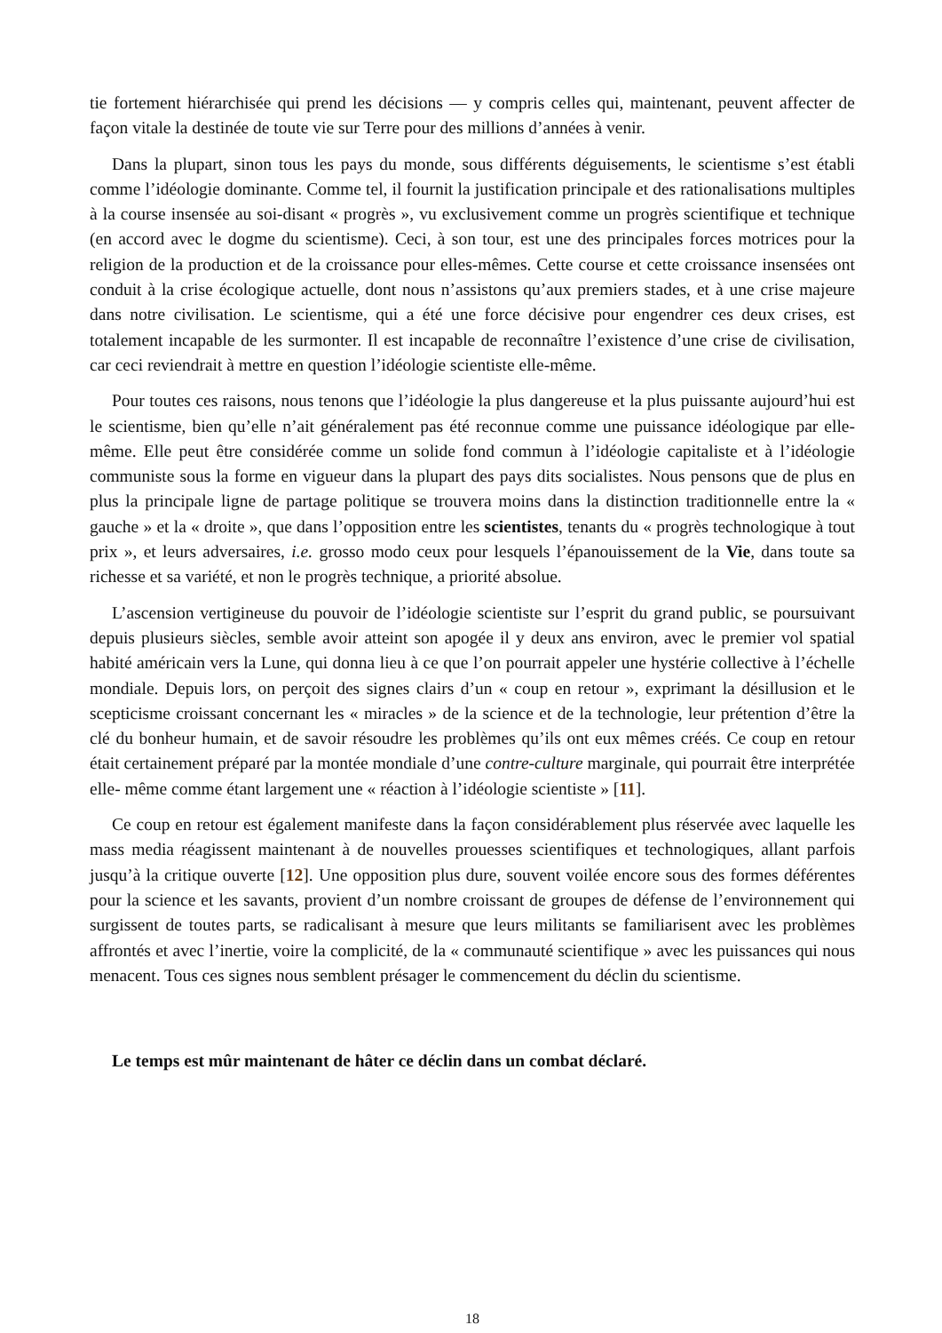tie fortement hiérarchisée qui prend les décisions — y compris celles qui, maintenant, peuvent affecter de façon vitale la destinée de toute vie sur Terre pour des millions d’années à venir.
Dans la plupart, sinon tous les pays du monde, sous différents déguisements, le scientisme s’est établi comme l’idéologie dominante. Comme tel, il fournit la justification principale et des rationalisations multiples à la course insensée au soi-disant « progrès », vu exclusivement comme un progrès scientifique et technique (en accord avec le dogme du scientisme). Ceci, à son tour, est une des principales forces motrices pour la religion de la production et de la croissance pour elles-mêmes. Cette course et cette croissance insensées ont conduit à la crise écologique actuelle, dont nous n’assistons qu’aux premiers stades, et à une crise majeure dans notre civilisation. Le scientisme, qui a été une force décisive pour engendrer ces deux crises, est totalement incapable de les surmonter. Il est incapable de reconnaître l’existence d’une crise de civilisation, car ceci reviendrait à mettre en question l’idéologie scientiste elle-même.
Pour toutes ces raisons, nous tenons que l’idéologie la plus dangereuse et la plus puissante aujourd’hui est le scientisme, bien qu’elle n’ait généralement pas été reconnue comme une puissance idéologique par elle- même. Elle peut être considérée comme un solide fond commun à l’idéologie capitaliste et à l’idéologie communiste sous la forme en vigueur dans la plupart des pays dits socialistes. Nous pensons que de plus en plus la principale ligne de partage politique se trouvera moins dans la distinction traditionnelle entre la « gauche » et la « droite », que dans l’opposition entre les scientistes, tenants du « progrès technologique à tout prix », et leurs adversaires, i.e. grosso modo ceux pour lesquels l’épanouissement de la Vie, dans toute sa richesse et sa variété, et non le progrès technique, a priorité absolue.
L’ascension vertigineuse du pouvoir de l’idéologie scientiste sur l’esprit du grand public, se poursuivant depuis plusieurs siècles, semble avoir atteint son apogée il y deux ans environ, avec le premier vol spatial habité américain vers la Lune, qui donna lieu à ce que l’on pourrait appeler une hystérie collective à l’échelle mondiale. Depuis lors, on perçoit des signes clairs d’un « coup en retour », exprimant la désillusion et le scepticisme croissant concernant les « miracles » de la science et de la technologie, leur prétention d’être la clé du bonheur humain, et de savoir résoudre les problèmes qu’ils ont eux mêmes créés. Ce coup en retour était certainement préparé par la montée mondiale d’une contre-culture marginale, qui pourrait être interprétée elle- même comme étant largement une « réaction à l’idéologie scientiste » [11].
Ce coup en retour est également manifeste dans la façon considérablement plus réservée avec laquelle les mass media réagissent maintenant à de nouvelles prouesses scientifiques et technologiques, allant parfois jusqu’à la critique ouverte [12]. Une opposition plus dure, souvent voilée encore sous des formes déférentes pour la science et les savants, provient d’un nombre croissant de groupes de défense de l’environnement qui surgissent de toutes parts, se radicalisant à mesure que leurs militants se familiarisent avec les problèmes affrontés et avec l’inertie, voire la complicité, de la « communauté scientifique » avec les puissances qui nous menacent. Tous ces signes nous semblent présager le commencement du déclin du scientisme.
Le temps est mûr maintenant de hâter ce déclin dans un combat déclaré.
18